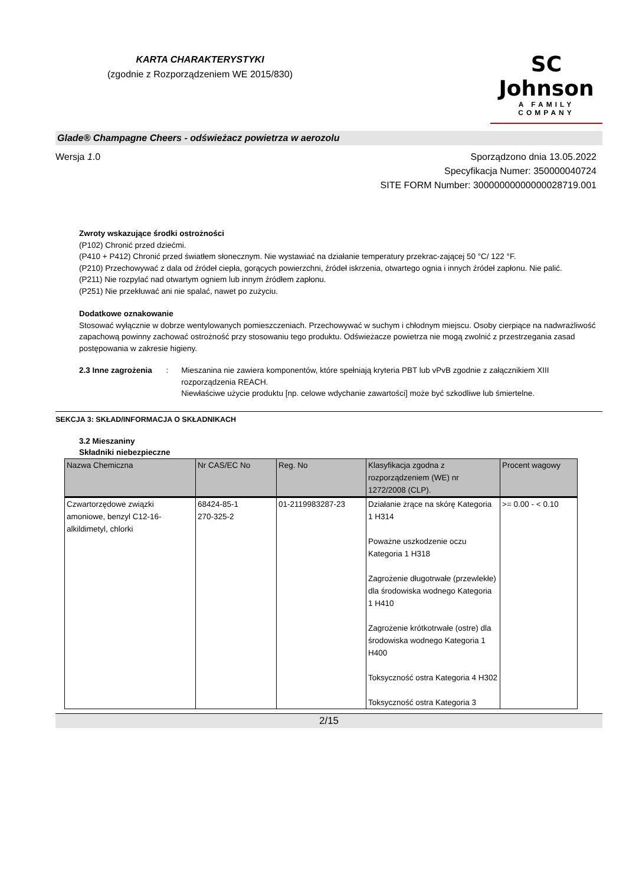KARTA CHARAKTERYSTYKI
(zgodnie z Rozporządzeniem WE 2015/830)
SC Johnson
A FAMILY COMPANY
Glade® Champagne Cheers - odświeżacz powietrza w aerozolu
Wersja 1.0 Sporządzono dnia 13.05.2022
Specyfikacja Numer: 350000040724
SITE FORM Number: 30000000000000028719.001
Zwroty wskazujące środki ostrożności
(P102) Chronić przed dziećmi.
(P410 + P412) Chronić przed światłem słonecznym. Nie wystawiać na działanie temperatury przekrac-zającej 50 °C/ 122 °F.
(P210) Przechowywać z dala od źródeł ciepła, gorących powierzchni, źródeł iskrzenia, otwartego ognia i innych źródeł zapłonu. Nie palić.
(P211) Nie rozpylać nad otwartym ogniem lub innym źródłem zapłonu.
(P251) Nie przekłuwać ani nie spalać, nawet po zużyciu.
Dodatkowe oznakowanie
Stosować wyłącznie w dobrze wentylowanych pomieszczeniach. Przechowywać w suchym i chłodnym miejscu. Osoby cierpiące na nadwrażliwość zapachową powinny zachować ostrożność przy stosowaniu tego produktu. Odświeżacze powietrza nie mogą zwolnić z przestrzegania zasad postępowania w zakresie higieny.
2.3 Inne zagrożenia : Mieszanina nie zawiera komponentów, które spełniają kryteria PBT lub vPvB zgodnie z załącznikiem XIII rozporządzenia REACH.
Niewłaściwe użycie produktu [np. celowe wdychanie zawartości] może być szkodliwe lub śmiertelne.
SEKCJA 3: SKŁAD/INFORMACJA O SKŁADNIKACH
3.2 Mieszaniny
Składniki niebezpieczne
| Nazwa Chemiczna | Nr CAS/EC No | Reg. No | Klasyfikacja zgodna z rozporządzeniem (WE) nr 1272/2008 (CLP). | Procent wagowy |
| --- | --- | --- | --- | --- |
| Czwartorzędowe związki amoniowe, benzyl C12-16-alkildimetyl, chlorki | 68424-85-1 270-325-2 | 01-2119983287-23 | Działanie żrące na skórę Kategoria 1 H314 Poważne uszkodzenie oczu Kategoria 1 H318 Zagrożenie długotrwałe (przewlekłe) dla środowiska wodnego Kategoria 1 H410 Zagrożenie krótkotrwałe (ostre) dla środowiska wodnego Kategoria 1 H400 Toksyczność ostra Kategoria 4 H302 Toksyczność ostra Kategoria 3 | >= 0.00 - < 0.10 |
2/15